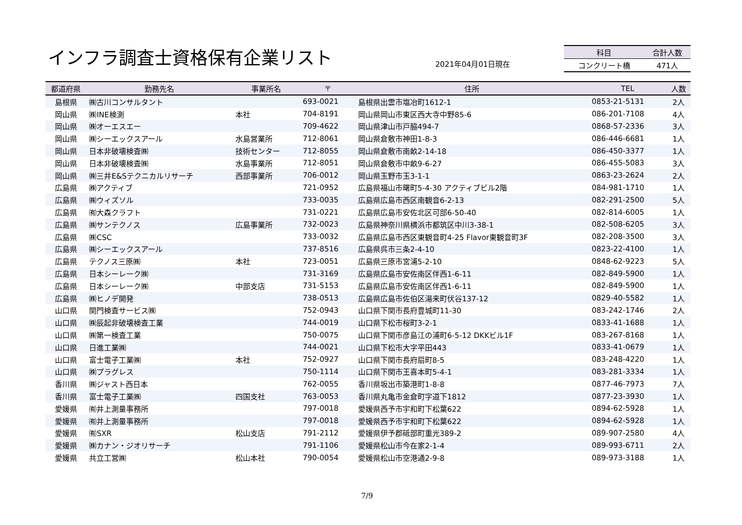インフラ調査士資格保有企業リスト 2021年04月01日現在
| 科目 | 合計人数 |
| --- | --- |
| コンクリート橋 | 471人 |
| 都道府県 | 勤務先名 | 事業所名 | 〒 | 住所 | TEL | 人数 |
| --- | --- | --- | --- | --- | --- | --- |
| 島根県 | ㈱古川コンサルタント | | 693-0021 | 島根県出雲市塩冶町1612-1 | 0853-21-5131 | 2人 |
| 岡山県 | ㈱INE検測 | 本社 | 704-8191 | 岡山県岡山市東区西大寺中野85-6 | 086-201-7108 | 4人 |
| 岡山県 | ㈱オーエスエー | | 709-4622 | 岡山県津山市戸脇494-7 | 0868-57-2336 | 3人 |
| 岡山県 | ㈱シーエックスアール | 水島営業所 | 712-8061 | 岡山県倉敷市神田1-8-3 | 086-446-6681 | 1人 |
| 岡山県 | 日本非破壊検査㈱ | 技術センター | 712-8055 | 岡山県倉敷市南畝2-14-18 | 086-450-3377 | 1人 |
| 岡山県 | 日本非破壊検査㈱ | 水島事業所 | 712-8051 | 岡山県倉敷市中畝9-6-27 | 086-455-5083 | 3人 |
| 岡山県 | ㈱三井E&Sテクニカルリサーチ | 西部事業所 | 706-0012 | 岡山県玉野市玉3-1-1 | 0863-23-2624 | 2人 |
| 広島県 | ㈱アクティブ | | 721-0952 | 広島県福山市曙町5-4-30 アクティブビル2階 | 084-981-1710 | 1人 |
| 広島県 | ㈱ウィズソル | | 733-0035 | 広島県広島市西区南観音6-2-13 | 082-291-2500 | 5人 |
| 広島県 | ㈲大森クラフト | | 731-0221 | 広島県広島市安佐北区可部6-50-40 | 082-814-6005 | 1人 |
| 広島県 | ㈱サンテクノス | 広島事業所 | 732-0023 | 広島県神奈川県横浜市都筑区中川3-38-1 | 082-508-6205 | 3人 |
| 広島県 | ㈱CSC | | 733-0032 | 広島県広島市西区東観音町4-25 Flavor東観音町3F | 082-208-3500 | 3人 |
| 広島県 | ㈱シーエックスアール | | 737-8516 | 広島県呉市三条2-4-10 | 0823-22-4100 | 1人 |
| 広島県 | テクノス三原㈱ | 本社 | 723-0051 | 広島県三原市宮浦5-2-10 | 0848-62-9223 | 5人 |
| 広島県 | 日本シーレーク㈱ | | 731-3169 | 広島県広島市安佐南区伴西1-6-11 | 082-849-5900 | 1人 |
| 広島県 | 日本シーレーク㈱ | 中部支店 | 731-5153 | 広島県広島市安佐南区伴西1-6-11 | 082-849-5900 | 1人 |
| 広島県 | ㈱ヒノデ開発 | | 738-0513 | 広島県広島市佐伯区湯来町伏谷137-12 | 0829-40-5582 | 1人 |
| 山口県 | 関門検査サービス㈱ | | 752-0943 | 山口県下関市長府豊城町11-30 | 083-242-1746 | 2人 |
| 山口県 | ㈱辰起非破壊検査工業 | | 744-0019 | 山口県下松市桜町3-2-1 | 0833-41-1688 | 1人 |
| 山口県 | ㈱第一検査工業 | | 750-0075 | 山口県下関市彦島江の浦町6-5-12 DKKビル1F | 083-267-8168 | 1人 |
| 山口県 | 日進工業㈱ | | 744-0021 | 山口県下松市大字平田443 | 0833-41-0679 | 1人 |
| 山口県 | 富士電子工業㈱ | 本社 | 752-0927 | 山口県下関市長府扇町8-5 | 083-248-4220 | 1人 |
| 山口県 | ㈱プラグレス | | 750-1114 | 山口県下関市王喜本町5-4-1 | 083-281-3334 | 1人 |
| 香川県 | ㈱ジャスト西日本 | | 762-0055 | 香川県坂出市築港町1-8-8 | 0877-46-7973 | 7人 |
| 香川県 | 富士電子工業㈱ | 四国支社 | 763-0053 | 香川県丸亀市金倉町字道下1812 | 0877-23-3930 | 1人 |
| 愛媛県 | ㈲井上測量事務所 | | 797-0018 | 愛媛県西予市宇和町下松葉622 | 0894-62-5928 | 1人 |
| 愛媛県 | ㈲井上測量事務所 | | 797-0018 | 愛媛県西予市宇和町下松葉622 | 0894-62-5928 | 1人 |
| 愛媛県 | ㈲SXR | 松山支店 | 791-2112 | 愛媛県伊予郡砥部町重光389-2 | 089-907-2580 | 4人 |
| 愛媛県 | ㈱カナン・ジオリサーチ | | 791-1106 | 愛媛県松山市今在家2-1-4 | 089-993-6711 | 2人 |
| 愛媛県 | 共立工営㈱ | 松山本社 | 790-0054 | 愛媛県松山市空港通2-9-8 | 089-973-3188 | 1人 |
7/9